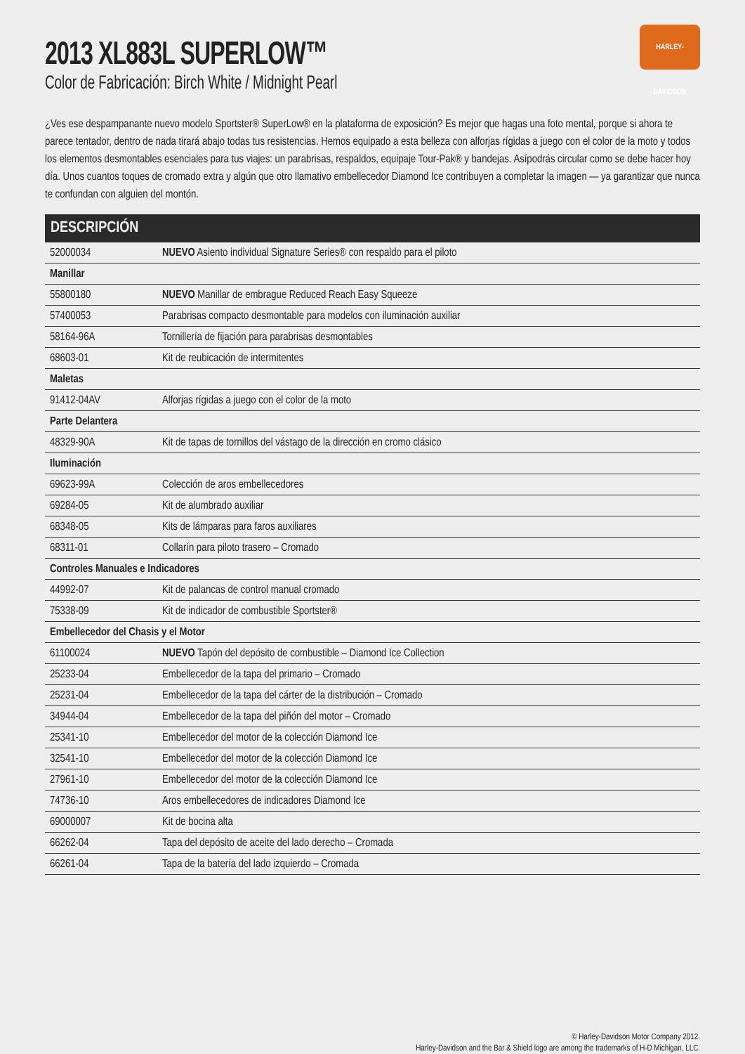HARLEY-DAVIDSON
2013 XL883L SUPERLOW™
Color de Fabricación: Birch White / Midnight Pearl
¿Ves ese despampanante nuevo modelo Sportster® SuperLow® en la plataforma de exposición? Es mejor que hagas una foto mental, porque si ahora te parece tentador, dentro de nada tirará abajo todas tus resistencias. Hemos equipado a esta belleza con alforjas rígidas a juego con el color de la moto y todos los elementos desmontables esenciales para tus viajes: un parabrisas, respaldos, equipaje Tour-Pak® y bandejas. Asípodrás circular como se debe hacer hoy día. Unos cuantos toques de cromado extra y algún que otro llamativo embellecedor Diamond Ice contribuyen a completar la imagen — ya garantizar que nunca te confundan con alguien del montón.
| DESCRIPCIÓN | |
| --- | --- |
| 52000034 | NUEVO Asiento individual Signature Series® con respaldo para el piloto |
| Manillar | |
| 55800180 | NUEVO Manillar de embrague Reduced Reach Easy Squeeze |
| 57400053 | Parabrisas compacto desmontable para modelos con iluminación auxiliar |
| 58164-96A | Tornillería de fijación para parabrisas desmontables |
| 68603-01 | Kit de reubicación de intermitentes |
| Maletas | |
| 91412-04AV | Alforjas rígidas a juego con el color de la moto |
| Parte Delantera | |
| 48329-90A | Kit de tapas de tornillos del vástago de la dirección en cromo clásico |
| Iluminación | |
| 69623-99A | Colección de aros embellecedores |
| 69284-05 | Kit de alumbrado auxiliar |
| 68348-05 | Kits de lámparas para faros auxiliares |
| 68311-01 | Collarín para piloto trasero – Cromado |
| Controles Manuales e Indicadores | |
| 44992-07 | Kit de palancas de control manual cromado |
| 75338-09 | Kit de indicador de combustible Sportster® |
| Embellecedor del Chasis y el Motor | |
| 61100024 | NUEVO Tapón del depósito de combustible – Diamond Ice Collection |
| 25233-04 | Embellecedor de la tapa del primario – Cromado |
| 25231-04 | Embellecedor de la tapa del cárter de la distribución – Cromado |
| 34944-04 | Embellecedor de la tapa del piñón del motor – Cromado |
| 25341-10 | Embellecedor del motor de la colección Diamond Ice |
| 32541-10 | Embellecedor del motor de la colección Diamond Ice |
| 27961-10 | Embellecedor del motor de la colección Diamond Ice |
| 74736-10 | Aros embellecedores de indicadores Diamond Ice |
| 69000007 | Kit de bocina alta |
| 66262-04 | Tapa del depósito de aceite del lado derecho – Cromada |
| 66261-04 | Tapa de la batería del lado izquierdo – Cromada |
© Harley-Davidson Motor Company 2012.
Harley-Davidson and the Bar & Shield logo are among the trademarks of H-D Michigan, LLC.